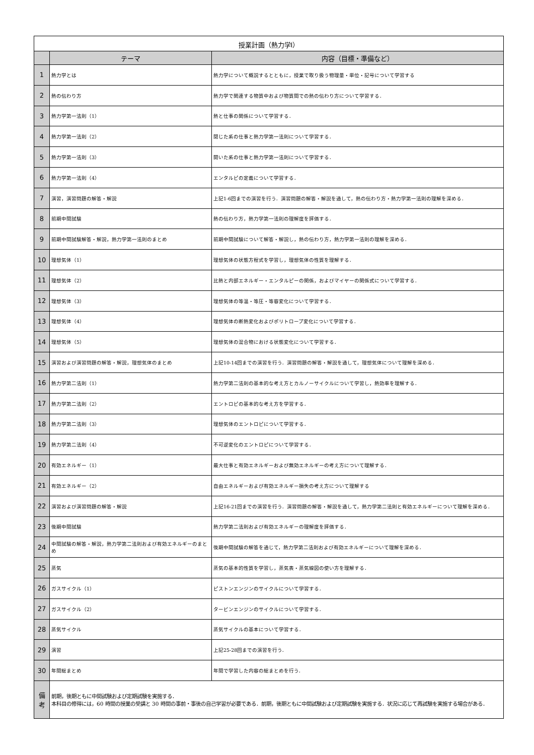| 授業計画（熱力学Ⅰ） | | |
| --- | --- | --- |
| | テーマ | 内容（目標・準備など） |
| 1 | 熱力学とは | 熱力学について概説するとともに，授業で取り扱う物理量・単位・記号について学習する |
| 2 | 熱の伝わり方 | 熱力学で関連する物質中および物質間での熱の伝わり方について学習する． |
| 3 | 熱力学第一法則（1） | 熱と仕事の関係について学習する． |
| 4 | 熱力学第一法則（2） | 閉じた系の仕事と熱力学第一法則について学習する． |
| 5 | 熱力学第一法則（3） | 開いた系の仕事と熱力学第一法則について学習する． |
| 6 | 熱力学第一法則（4） | エンタルピの定義について学習する． |
| 7 | 演習，演習問題の解答・解説 | 上記1-6回までの演習を行う．演習問題の解答・解説を通して，熱の伝わり方・熱力学第一法則の理解を深める． |
| 8 | 前期中間試験 | 熱の伝わり方，熱力学第一法則の理解度を評価する． |
| 9 | 前期中間試験解答・解説，熱力学第一法則のまとめ | 前期中間試験について解答・解説し，熱の伝わり方，熱力学第一法則の理解を深める． |
| 10 | 理想気体（1） | 理想気体の状態方程式を学習し，理想気体の性質を理解する． |
| 11 | 理想気体（2） | 比熱と内部エネルギー・エンタルピーの関係，およびマイヤーの関係式について学習する． |
| 12 | 理想気体（3） | 理想気体の等温・等圧・等容変化について学習する． |
| 13 | 理想気体（4） | 理想気体の断熱変化およびポリトロープ変化について学習する． |
| 14 | 理想気体（5） | 理想気体の混合物における状態変化について学習する． |
| 15 | 演習および演習問題の解答・解説，理想気体のまとめ | 上記10-14回までの演習を行う．演習問題の解答・解説を通して，理想気体について理解を深める． |
| 16 | 熱力学第二法則（1） | 熱力学第二法則の基本的な考え方とカルノーサイクルについて学習し，熱効率を理解する． |
| 17 | 熱力学第二法則（2） | エントロピの基本的な考え方を学習する． |
| 18 | 熱力学第二法則（3） | 理想気体のエントロピについて学習する． |
| 19 | 熱力学第二法則（4） | 不可逆変化のエントロピについて学習する． |
| 20 | 有効エネルギー（1） | 最大仕事と有効エネルギーおよび無効エネルギーの考え方について理解する． |
| 21 | 有効エネルギー（2） | 自由エネルギーおよび有効エネルギー損失の考え方について理解する |
| 22 | 演習および演習問題の解答・解説 | 上記16-21回までの演習を行う．演習問題の解答・解説を通して，熱力学第二法則と有効エネルギーについて理解を深める． |
| 23 | 後期中間試験 | 熱力学第二法則および有効エネルギーの理解度を評価する． |
| 24 | 中間試験の解答・解説，熱力学第二法則および有効エネルギーのまとめ | 後期中間試験の解答を通じて，熱力学第二法則および有効エネルギーについて理解を深める． |
| 25 | 蒸気 | 蒸気の基本的性質を学習し，蒸気表・蒸気線図の使い方を理解する． |
| 26 | ガスサイクル（1） | ピストンエンジンのサイクルについて学習する． |
| 27 | ガスサイクル（2） | タービンエンジンのサイクルについて学習する． |
| 28 | 蒸気サイクル | 蒸気サイクルの基本について学習する． |
| 29 | 演習 | 上記25-28回までの演習を行う． |
| 30 | 年間総まとめ | 年間で学習した内容の総まとめを行う． |
| 備 考 | 前期，後期ともに中間試験および定期試験を実施する． 本科目の修得には，60 時間の授業の受講と 30 時間の事前・事後の自己学習が必要である．前期，後期ともに中間試験および定期試験を実施する．状況に応じて再試験を実施する場合がある． | |